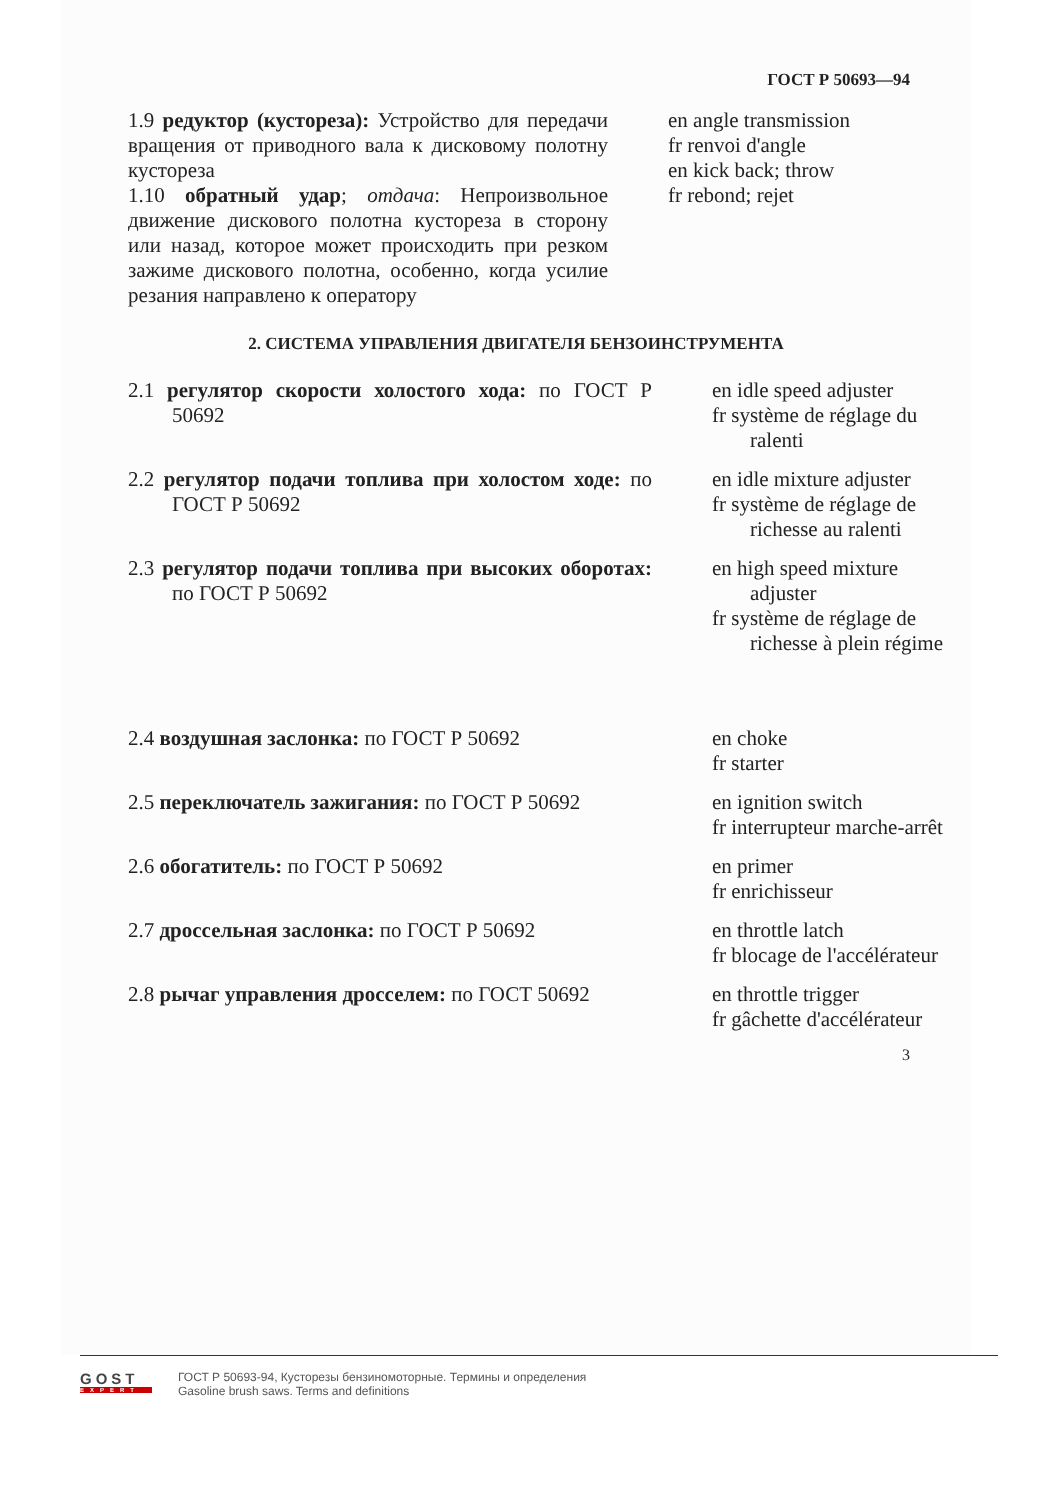ГОСТ Р 50693—94
1.9 редуктор (кустореза): Устройство для передачи вращения от приводного вала к дисковому полотну кустореза
1.10 обратный удар; отдача: Непроизвольное движение дискового полотна кустореза в сторону или назад, которое может происходить при резком зажиме дискового полотна, особенно, когда усилие резания направлено к оператору
en angle transmission
fr renvoi d'angle
en kick back; throw
fr rebond; rejet
2. СИСТЕМА УПРАВЛЕНИЯ ДВИГАТЕЛЯ БЕНЗОИНСТРУМЕНТА
2.1 регулятор скорости холостого хода: по ГОСТ Р 50692
en idle speed adjuster
fr système de réglage du ralenti
2.2 регулятор подачи топлива при холостом ходе: по ГОСТ Р 50692
en idle mixture adjuster
fr système de réglage de richesse au ralenti
2.3 регулятор подачи топлива при высоких оборотах: по ГОСТ Р 50692
en high speed mixture adjuster
fr système de réglage de richesse à plein régime
2.4 воздушная заслонка: по ГОСТ Р 50692
en choke
fr starter
2.5 переключатель зажигания: по ГОСТ Р 50692
en ignition switch
fr interrupteur marche-arrêt
2.6 обогатитель: по ГОСТ Р 50692 en primer
fr enrichisseur
2.7 дроссельная заслонка: по ГОСТ Р 50692
en throttle latch
fr blocage de l'accélérateur
2.8 рычаг управления дросселем: по ГОСТ 50692
en throttle trigger
fr gâchette d'accélérateur
3
GOST
EXPERT
ГОСТ Р 50693-94, Кусторезы бензиномоторные. Термины и определения
Gasoline brush saws. Terms and definitions